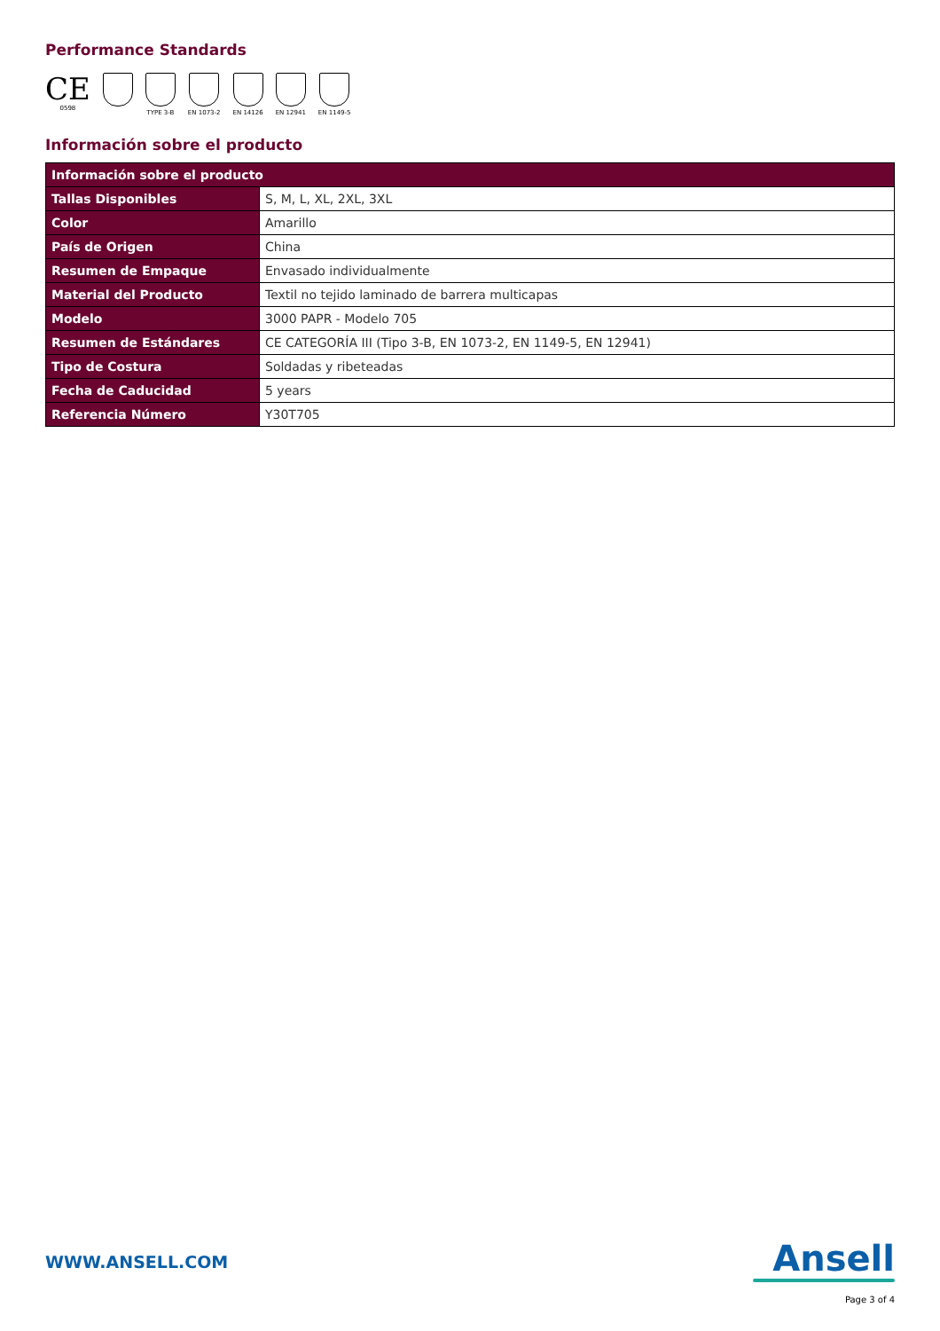Performance Standards
CE
0598
TYPE 3-B EN 1073-2 EN 14126 EN 12941 EN 1149-5
Información sobre el producto
| Información sobre el producto | |
| --- | --- |
| Tallas Disponibles | S, M, L, XL, 2XL, 3XL |
| Color | Amarillo |
| País de Origen | China |
| Resumen de Empaque | Envasado individualmente |
| Material del Producto | Textil no tejido laminado de barrera multicapas |
| Modelo | 3000 PAPR - Modelo 705 |
| Resumen de Estándares | CE CATEGORÍA III (Tipo 3-B, EN 1073-2, EN 1149-5, EN 12941) |
| Tipo de Costura | Soldadas y ribeteadas |
| Fecha de Caducidad | 5 years |
| Referencia Número | Y30T705 |
WWW.ANSELL.COM
Ansell
Page 3 of 4